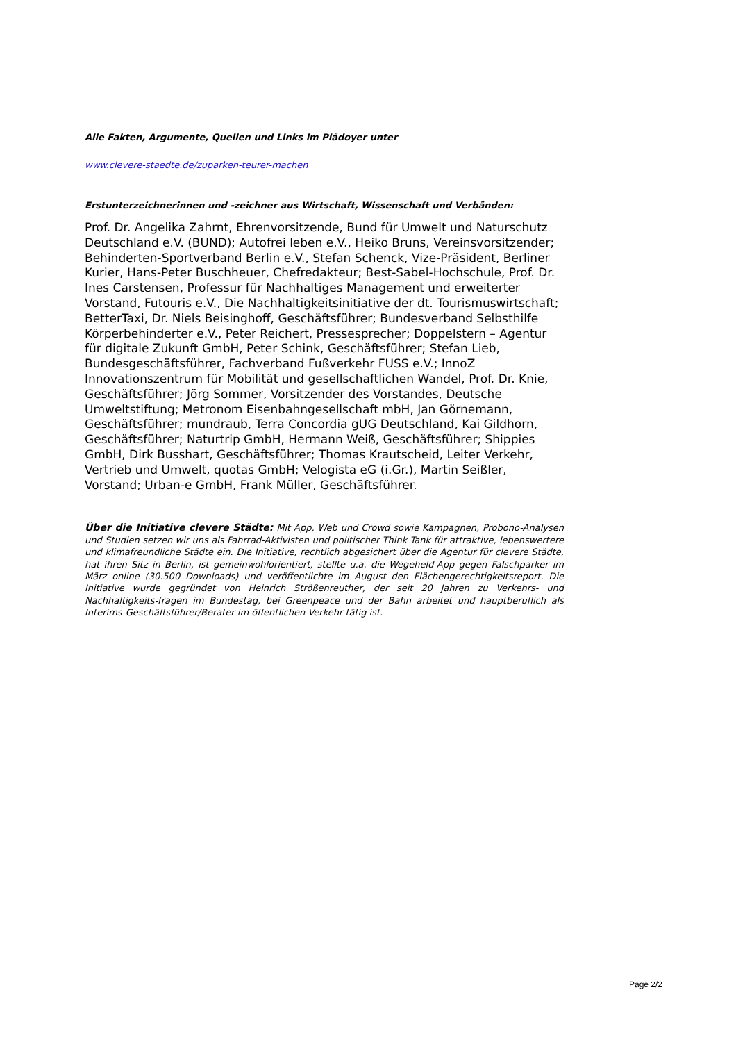Alle Fakten, Argumente, Quellen und Links im Plädoyer unter
www.clevere-staedte.de/zuparken-teurer-machen
Erstunterzeichnerinnen und -zeichner aus Wirtschaft, Wissenschaft und Verbänden:
Prof. Dr. Angelika Zahrnt, Ehrenvorsitzende, Bund für Umwelt und Naturschutz Deutschland e.V. (BUND); Autofrei leben e.V., Heiko Bruns, Vereinsvorsitzender; Behinderten-Sportverband Berlin e.V., Stefan Schenck, Vize-Präsident, Berliner Kurier, Hans-Peter Buschheuer, Chefredakteur; Best-Sabel-Hochschule, Prof. Dr. Ines Carstensen, Professur für Nachhaltiges Management und erweiterter Vorstand, Futouris e.V., Die Nachhaltigkeitsinitiative der dt. Tourismuswirtschaft; BetterTaxi, Dr. Niels Beisinghoff, Geschäftsführer; Bundesverband Selbsthilfe Körperbehinderter e.V., Peter Reichert, Pressesprecher; Doppelstern – Agentur für digitale Zukunft GmbH, Peter Schink, Geschäftsführer; Stefan Lieb, Bundesgeschäftsführer, Fachverband Fußverkehr FUSS e.V.; InnoZ Innovationszentrum für Mobilität und gesellschaftlichen Wandel, Prof. Dr. Knie, Geschäftsführer; Jörg Sommer, Vorsitzender des Vorstandes, Deutsche Umweltstiftung; Metronom Eisenbahngesellschaft mbH, Jan Görnemann, Geschäftsführer; mundraub, Terra Concordia gUG Deutschland, Kai Gildhorn, Geschäftsführer; Naturtrip GmbH, Hermann Weiß, Geschäftsführer; Shippies GmbH, Dirk Busshart, Geschäftsführer; Thomas Krautscheid, Leiter Verkehr, Vertrieb und Umwelt, quotas GmbH; Velogista eG (i.Gr.), Martin Seißler, Vorstand; Urban-e GmbH, Frank Müller, Geschäftsführer.
Über die Initiative clevere Städte: Mit App, Web und Crowd sowie Kampagnen, Probono-Analysen und Studien setzen wir uns als Fahrrad-Aktivisten und politischer Think Tank für attraktive, lebenswertere und klimafreundliche Städte ein. Die Initiative, rechtlich abgesichert über die Agentur für clevere Städte, hat ihren Sitz in Berlin, ist gemeinwohlorientiert, stellte u.a. die Wegeheld-App gegen Falschparker im März online (30.500 Downloads) und veröffentlichte im August den Flächengerechtigkeitsreport. Die Initiative wurde gegründet von Heinrich Strößenreuther, der seit 20 Jahren zu Verkehrs- und Nachhaltigkeits-fragen im Bundestag, bei Greenpeace und der Bahn arbeitet und hauptberuflich als Interims-Geschäftsführer/Berater im öffentlichen Verkehr tätig ist.
Page 2/2